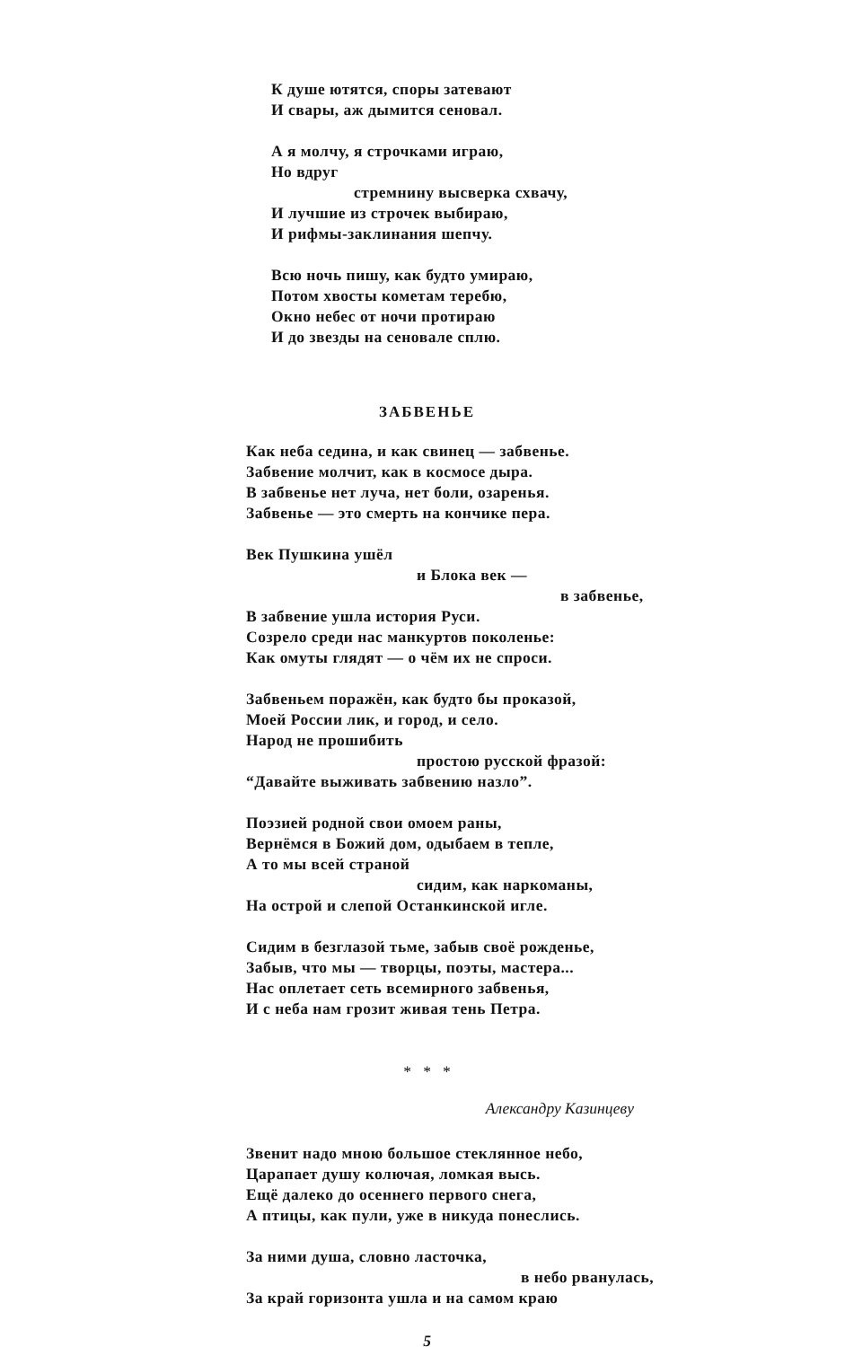К душе ютятся, споры затевают
И свары, аж дымится сеновал.
А я молчу, я строчками играю,
Но вдруг
стремнину высверка схвачу,
И лучшие из строчек выбираю,
И рифмы-заклинания шепчу.
Всю ночь пишу, как будто умираю,
Потом хвосты кометам теребю,
Окно небес от ночи протираю
И до звезды на сеновале сплю.
ЗАБВЕНЬЕ
Как неба седина, и как свинец — забвенье.
Забвение молчит, как в космосе дыра.
В забвенье нет луча, нет боли, озаренья.
Забвенье — это смерть на кончике пера.
Век Пушкина ушёл
и Блока век —
в забвенье,
В забвение ушла история Руси.
Созрело среди нас манкуртов поколенье:
Как омуты глядят — о чём их не спроси.
Забвеньем поражён, как будто бы проказой,
Моей России лик, и город, и село.
Народ не прошибить
простою русской фразой:
“Давайте выживать забвению назло”.
Поэзией родной свои омоем раны,
Вернёмся в Божий дом, одыбаем в тепле,
А то мы всей страной
сидим, как наркоманы,
На острой и слепой Останкинской игле.
Сидим в безглазой тьме, забыв своё рожденье,
Забыв, что мы — творцы, поэты, мастера...
Нас оплетает сеть всемирного забвенья,
И с неба нам грозит живая тень Петра.
* * *
Александру Казинцеву
Звенит надо мною большое стеклянное небо,
Царапает душу колючая, ломкая высь.
Ещё далеко до осеннего первого снега,
А птицы, как пули, уже в никуда понеслись.
За ними душа, словно ласточка,
в небо рванулась,
За край горизонта ушла и на самом краю
5